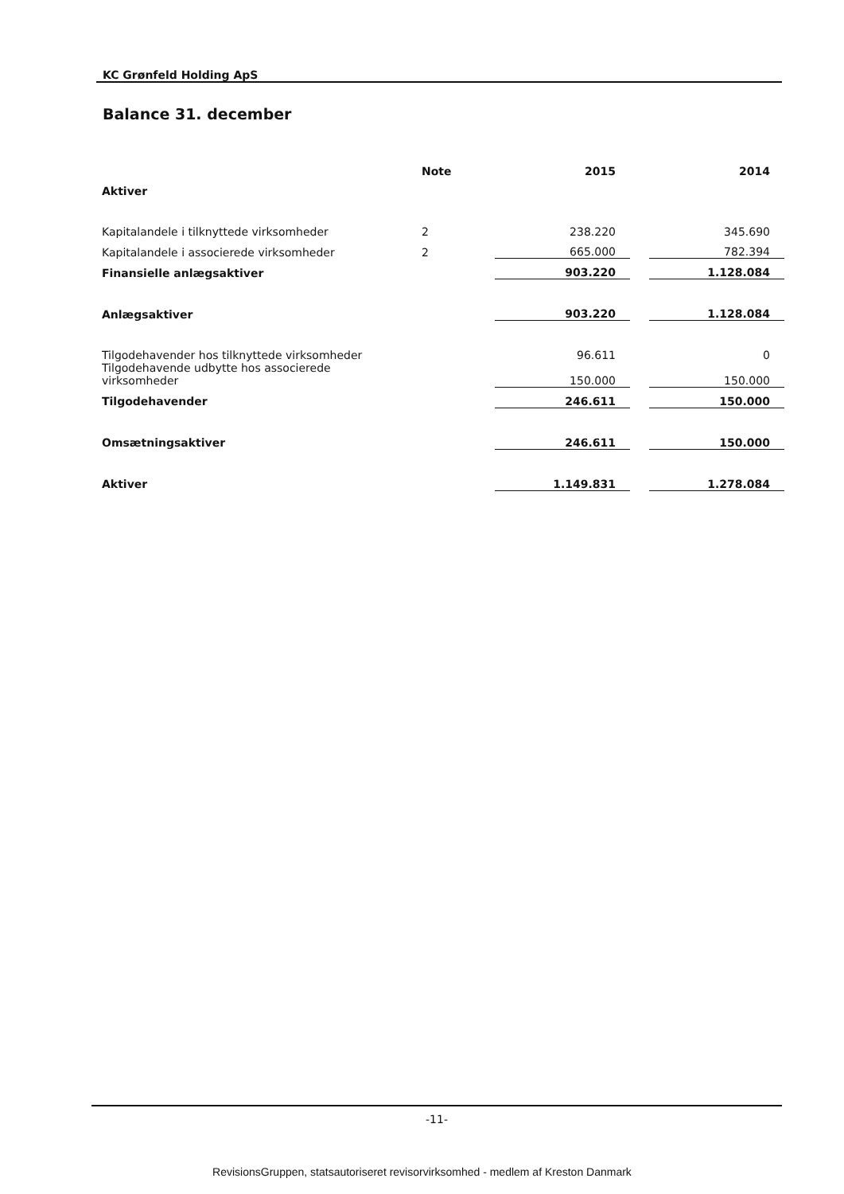KC Grønfeld Holding ApS
Balance 31. december
| | Note | 2015 | | 2014 |
| Aktiver | | | | |
| Kapitalandele i tilknyttede virksomheder | 2 | 238.220 | | 345.690 |
| Kapitalandele i associerede virksomheder | 2 | 665.000 | | 782.394 |
| Finansielle anlægsaktiver | | 903.220 | | 1.128.084 |
| Anlægsaktiver | | 903.220 | | 1.128.084 |
| Tilgodehavender hos tilknyttede virksomheder | | 96.611 | | 0 |
| Tilgodehavende udbytte hos associerede virksomheder | | 150.000 | | 150.000 |
| Tilgodehavender | | 246.611 | | 150.000 |
| Omsætningsaktiver | | 246.611 | | 150.000 |
| Aktiver | | 1.149.831 | | 1.278.084 |
-11-
RevisionsGruppen, statsautoriseret revisorvirksomhed - medlem af Kreston Danmark